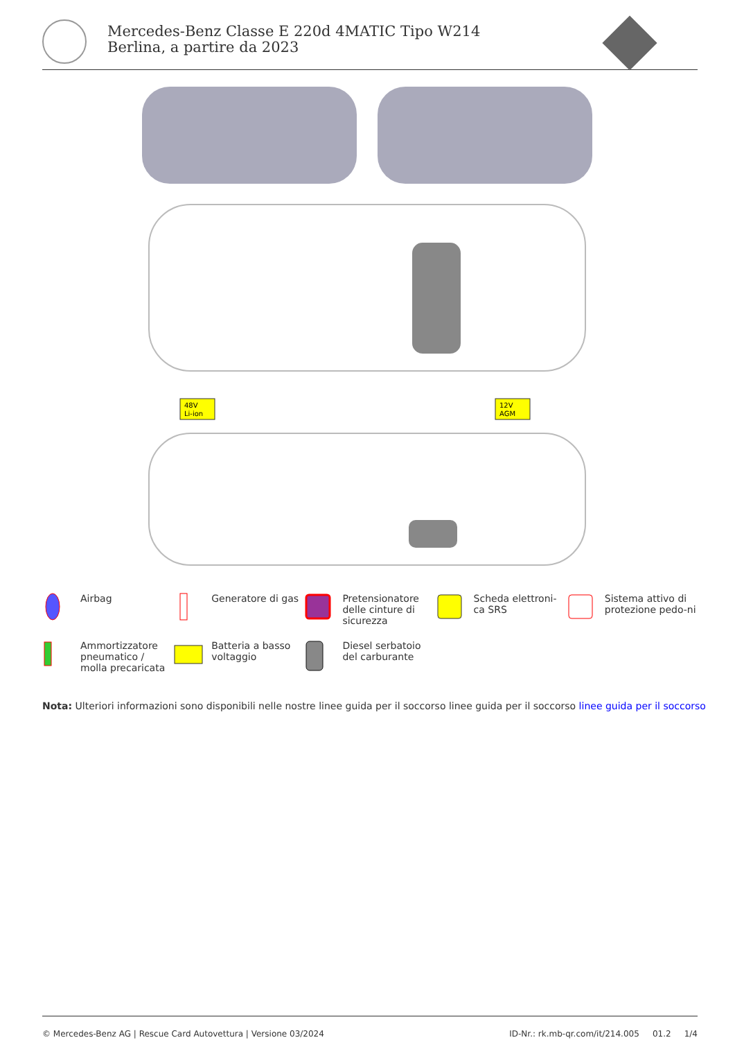Mercedes-Benz Classe E 220d 4MATIC Tipo W214 Berlina, a partire da 2023
48V
Li-ion
12V
AGM
Airbag
Generatore di gas
Pretensionatore delle cinture di sicurezza
Scheda elettroni-ca SRS
Sistema attivo di protezione pedo-ni
Ammortizzatore pneumatico / molla precaricata
Batteria a basso voltaggio
Diesel serbatoio del carburante
Nota: Ulteriori informazioni sono disponibili nelle nostre linee guida per il soccorso linee guida per il soccorso linee guida per il soccorso
© Mercedes-Benz AG | Rescue Card Autovettura | Versione 03/2024 ID-Nr.: rk.mb-qr.com/it/214.005 01.2 1/4